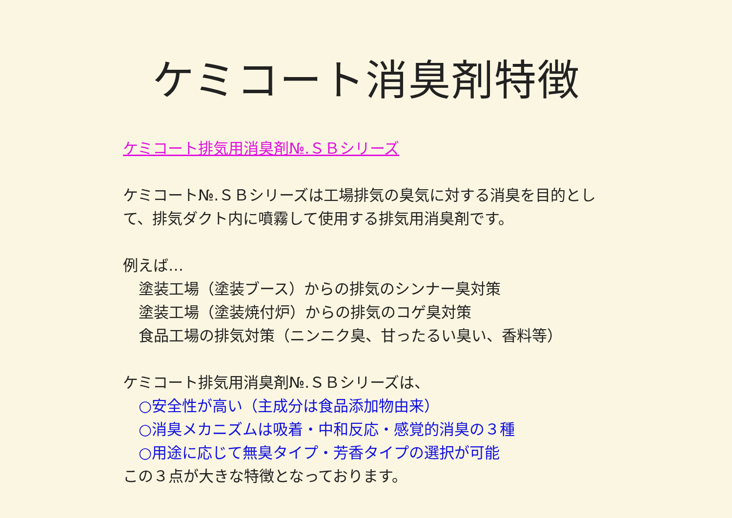ケミコート消臭剤特徴
ケミコート排気用消臭剤№.ＳＢシリーズ
ケミコート№.ＳＢシリーズは工場排気の臭気に対する消臭を目的とし
て、排気ダクト内に噴霧して使用する排気用消臭剤です。
例えば…
塗装工場（塗装ブース）からの排気のシンナー臭対策
塗装工場（塗装焼付炉）からの排気のコゲ臭対策
食品工場の排気対策（ニンニク臭、甘ったるい臭い、香料等）
ケミコート排気用消臭剤№.ＳＢシリーズは、
○安全性が高い（主成分は食品添加物由来）
○消臭メカニズムは吸着・中和反応・感覚的消臭の３種
○用途に応じて無臭タイプ・芳香タイプの選択が可能
この３点が大きな特徴となっております。